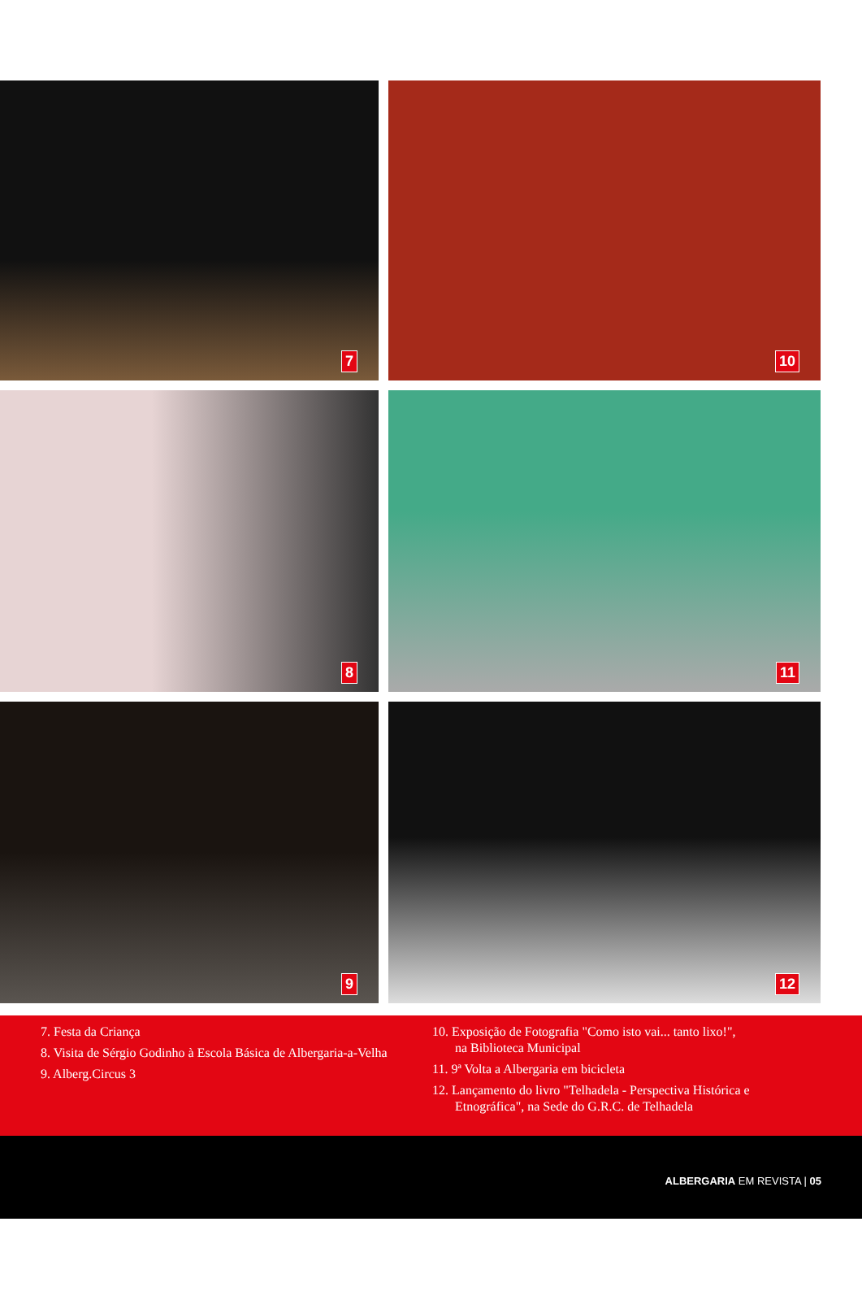7
10
8
11
9
12
7. Festa da Criança
8. Visita de Sérgio Godinho à Escola Básica de Albergaria-a-Velha
9. Alberg.Circus 3
10. Exposição de Fotografia "Como isto vai... tanto lixo!",
na Biblioteca Municipal
11. 9ª Volta a Albergaria em bicicleta
12. Lançamento do livro "Telhadela - Perspectiva Histórica e
Etnográfica", na Sede do G.R.C. de Telhadela
ALBERGARIA EM REVISTA | 05